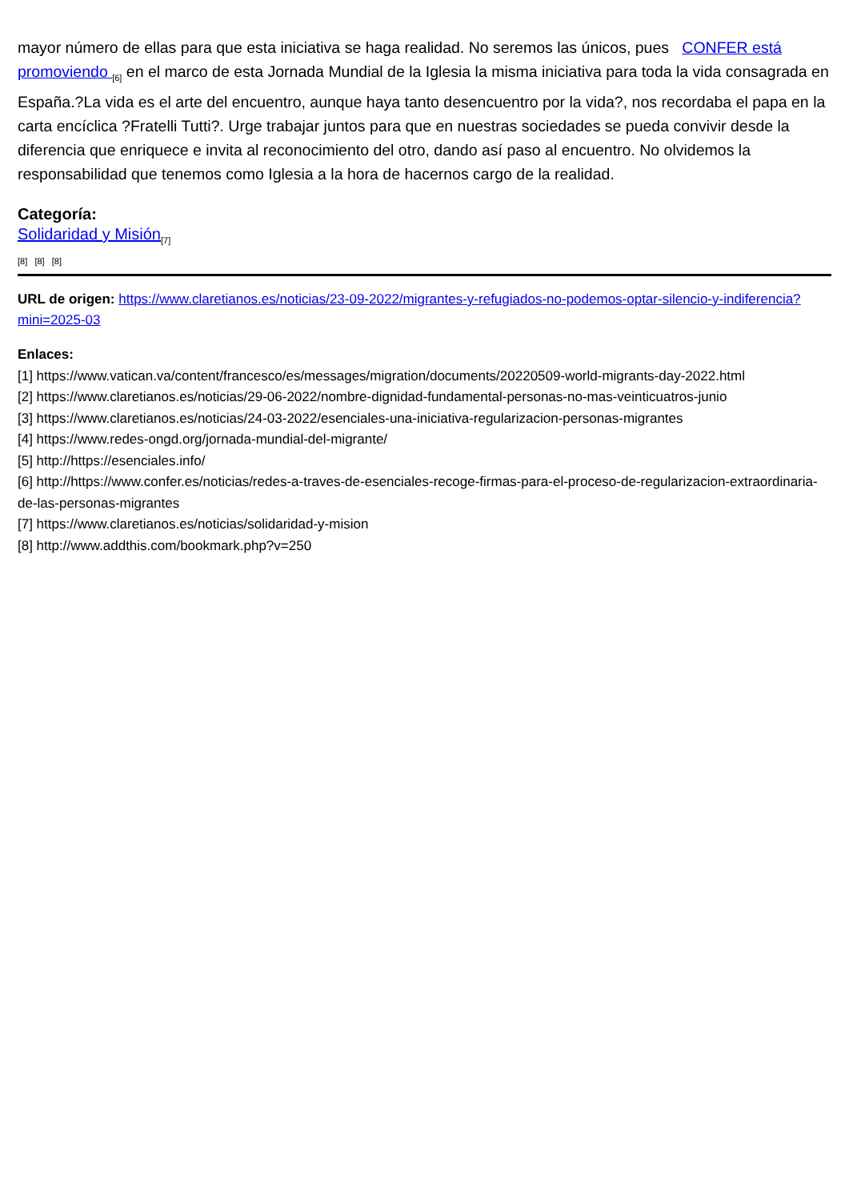mayor número de ellas para que esta iniciativa se haga realidad. No seremos las únicos, pues CONFER está promoviendo <sub>[6]</sub> en el marco de esta Jornada Mundial de la Iglesia la misma iniciativa para toda la vida consagrada en España.?La vida es el arte del encuentro, aunque haya tanto desencuentro por la vida?, nos recordaba el papa en la carta encíclica ?Fratelli Tutti?. Urge trabajar juntos para que en nuestras sociedades se pueda convivir desde la diferencia que enriquece e invita al reconocimiento del otro, dando así paso al encuentro. No olvidemos la responsabilidad que tenemos como Iglesia a la hora de hacernos cargo de la realidad.
Categoría:
Solidaridad y Misión<sub>[7]</sub>
[8] [8] [8]
URL de origen: https://www.claretianos.es/noticias/23-09-2022/migrantes-y-refugiados-no-podemos-optar-silencio-y-indiferencia?mini=2025-03
Enlaces:
[1] https://www.vatican.va/content/francesco/es/messages/migration/documents/20220509-world-migrants-day-2022.html
[2] https://www.claretianos.es/noticias/29-06-2022/nombre-dignidad-fundamental-personas-no-mas-veinticuatros-junio
[3] https://www.claretianos.es/noticias/24-03-2022/esenciales-una-iniciativa-regularizacion-personas-migrantes
[4] https://www.redes-ongd.org/jornada-mundial-del-migrante/
[5] http://https://esenciales.info/
[6] http://https://www.confer.es/noticias/redes-a-traves-de-esenciales-recoge-firmas-para-el-proceso-de-regularizacion-extraordinaria-de-las-personas-migrantes
[7] https://www.claretianos.es/noticias/solidaridad-y-mision
[8] http://www.addthis.com/bookmark.php?v=250